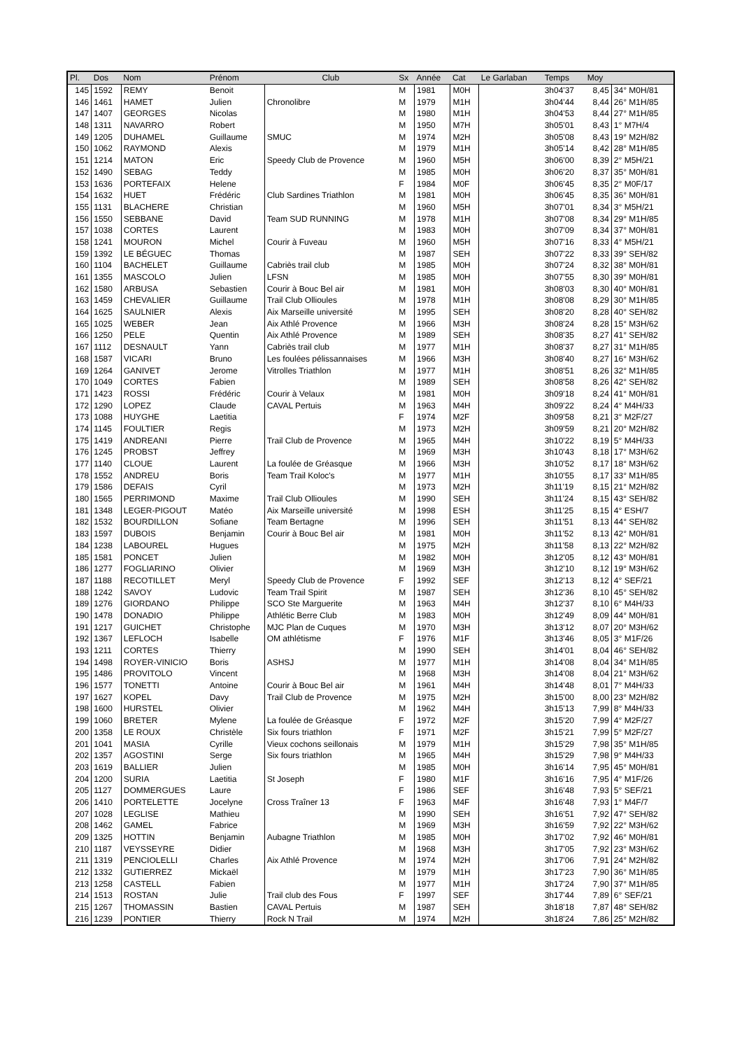| Pl. | Dos | Nom | Prénom | Club | Sx | Année | Cat | Le Garlaban | Temps | Moy | |
| --- | --- | --- | --- | --- | --- | --- | --- | --- | --- | --- | --- |
| 145 | 1592 | REMY | Benoit | | M | 1981 | M0H | | 3h04'37 | 8,45 | 34° M0H/81 |
| 146 | 1461 | HAMET | Julien | Chronolibre | M | 1979 | M1H | | 3h04'44 | 8,44 | 26° M1H/85 |
| 147 | 1407 | GEORGES | Nicolas | | M | 1980 | M1H | | 3h04'53 | 8,44 | 27° M1H/85 |
| 148 | 1311 | NAVARRO | Robert | | M | 1950 | M7H | | 3h05'01 | 8,43 | 1° M7H/4 |
| 149 | 1205 | DUHAMEL | Guillaume | SMUC | M | 1974 | M2H | | 3h05'08 | 8,43 | 19° M2H/82 |
| 150 | 1062 | RAYMOND | Alexis | | M | 1979 | M1H | | 3h05'14 | 8,42 | 28° M1H/85 |
| 151 | 1214 | MATON | Eric | Speedy Club de Provence | M | 1960 | M5H | | 3h06'00 | 8,39 | 2° M5H/21 |
| 152 | 1490 | SEBAG | Teddy | | M | 1985 | M0H | | 3h06'20 | 8,37 | 35° M0H/81 |
| 153 | 1636 | PORTEFAIX | Helene | | F | 1984 | M0F | | 3h06'45 | 8,35 | 2° M0F/17 |
| 154 | 1632 | HUET | Frédéric | Club Sardines Triathlon | M | 1981 | M0H | | 3h06'45 | 8,35 | 36° M0H/81 |
| 155 | 1131 | BLACHERE | Christian | | M | 1960 | M5H | | 3h07'01 | 8,34 | 3° M5H/21 |
| 156 | 1550 | SEBBANE | David | Team SUD RUNNING | M | 1978 | M1H | | 3h07'08 | 8,34 | 29° M1H/85 |
| 157 | 1038 | CORTES | Laurent | | M | 1983 | M0H | | 3h07'09 | 8,34 | 37° M0H/81 |
| 158 | 1241 | MOURON | Michel | Courir à Fuveau | M | 1960 | M5H | | 3h07'16 | 8,33 | 4° M5H/21 |
| 159 | 1392 | LE BÉGUEC | Thomas | | M | 1987 | SEH | | 3h07'22 | 8,33 | 39° SEH/82 |
| 160 | 1104 | BACHELET | Guillaume | Cabriès trail club | M | 1985 | M0H | | 3h07'24 | 8,32 | 38° M0H/81 |
| 161 | 1355 | MASCOLO | Julien | LFSN | M | 1985 | M0H | | 3h07'55 | 8,30 | 39° M0H/81 |
| 162 | 1580 | ARBUSA | Sebastien | Courir à Bouc Bel air | M | 1981 | M0H | | 3h08'03 | 8,30 | 40° M0H/81 |
| 163 | 1459 | CHEVALIER | Guillaume | Trail Club Ollioules | M | 1978 | M1H | | 3h08'08 | 8,29 | 30° M1H/85 |
| 164 | 1625 | SAULNIER | Alexis | Aix Marseille université | M | 1995 | SEH | | 3h08'20 | 8,28 | 40° SEH/82 |
| 165 | 1025 | WEBER | Jean | Aix Athlé Provence | M | 1966 | M3H | | 3h08'24 | 8,28 | 15° M3H/62 |
| 166 | 1250 | PELE | Quentin | Aix Athlé Provence | M | 1989 | SEH | | 3h08'35 | 8,27 | 41° SEH/82 |
| 167 | 1112 | DESNAULT | Yann | Cabriès trail club | M | 1977 | M1H | | 3h08'37 | 8,27 | 31° M1H/85 |
| 168 | 1587 | VICARI | Bruno | Les foulées pélissannaises | M | 1966 | M3H | | 3h08'40 | 8,27 | 16° M3H/62 |
| 169 | 1264 | GANIVET | Jerome | Vitrolles Triathlon | M | 1977 | M1H | | 3h08'51 | 8,26 | 32° M1H/85 |
| 170 | 1049 | CORTES | Fabien | | M | 1989 | SEH | | 3h08'58 | 8,26 | 42° SEH/82 |
| 171 | 1423 | ROSSI | Frédéric | Courir à Velaux | M | 1981 | M0H | | 3h09'18 | 8,24 | 41° M0H/81 |
| 172 | 1290 | LOPEZ | Claude | CAVAL Pertuis | M | 1963 | M4H | | 3h09'22 | 8,24 | 4° M4H/33 |
| 173 | 1088 | HUYGHE | Laetitia | | F | 1974 | M2F | | 3h09'58 | 8,21 | 3° M2F/27 |
| 174 | 1145 | FOULTIER | Regis | | M | 1973 | M2H | | 3h09'59 | 8,21 | 20° M2H/82 |
| 175 | 1419 | ANDREANI | Pierre | Trail Club de Provence | M | 1965 | M4H | | 3h10'22 | 8,19 | 5° M4H/33 |
| 176 | 1245 | PROBST | Jeffrey | | M | 1969 | M3H | | 3h10'43 | 8,18 | 17° M3H/62 |
| 177 | 1140 | CLOUE | Laurent | La foulée de Gréasque | M | 1966 | M3H | | 3h10'52 | 8,17 | 18° M3H/62 |
| 178 | 1552 | ANDREU | Boris | Team Trail Koloc's | M | 1977 | M1H | | 3h10'55 | 8,17 | 33° M1H/85 |
| 179 | 1586 | DEFAIS | Cyril | | M | 1973 | M2H | | 3h11'19 | 8,15 | 21° M2H/82 |
| 180 | 1565 | PERRIMOND | Maxime | Trail Club Ollioules | M | 1990 | SEH | | 3h11'24 | 8,15 | 43° SEH/82 |
| 181 | 1348 | LEGER-PIGOUT | Matéo | Aix Marseille université | M | 1998 | ESH | | 3h11'25 | 8,15 | 4° ESH/7 |
| 182 | 1532 | BOURDILLON | Sofiane | Team Bertagne | M | 1996 | SEH | | 3h11'51 | 8,13 | 44° SEH/82 |
| 183 | 1597 | DUBOIS | Benjamin | Courir à Bouc Bel air | M | 1981 | M0H | | 3h11'52 | 8,13 | 42° M0H/81 |
| 184 | 1238 | LABOUREL | Hugues | | M | 1975 | M2H | | 3h11'58 | 8,13 | 22° M2H/82 |
| 185 | 1581 | PONCET | Julien | | M | 1982 | M0H | | 3h12'05 | 8,12 | 43° M0H/81 |
| 186 | 1277 | FOGLIARINO | Olivier | | M | 1969 | M3H | | 3h12'10 | 8,12 | 19° M3H/62 |
| 187 | 1188 | RECOTILLET | Meryl | Speedy Club de Provence | F | 1992 | SEF | | 3h12'13 | 8,12 | 4° SEF/21 |
| 188 | 1242 | SAVOY | Ludovic | Team Trail Spirit | M | 1987 | SEH | | 3h12'36 | 8,10 | 45° SEH/82 |
| 189 | 1276 | GIORDANO | Philippe | SCO Ste Marguerite | M | 1963 | M4H | | 3h12'37 | 8,10 | 6° M4H/33 |
| 190 | 1478 | DONADIO | Philippe | Athlétic Berre Club | M | 1983 | M0H | | 3h12'49 | 8,09 | 44° M0H/81 |
| 191 | 1217 | GUICHET | Christophe | MJC Plan de Cuques | M | 1970 | M3H | | 3h13'12 | 8,07 | 20° M3H/62 |
| 192 | 1367 | LEFLOCH | Isabelle | OM athlétisme | F | 1976 | M1F | | 3h13'46 | 8,05 | 3° M1F/26 |
| 193 | 1211 | CORTES | Thierry | | M | 1990 | SEH | | 3h14'01 | 8,04 | 46° SEH/82 |
| 194 | 1498 | ROYER-VINICIO | Boris | ASHSJ | M | 1977 | M1H | | 3h14'08 | 8,04 | 34° M1H/85 |
| 195 | 1486 | PROVITOLO | Vincent | | M | 1968 | M3H | | 3h14'08 | 8,04 | 21° M3H/62 |
| 196 | 1577 | TONETTI | Antoine | Courir à Bouc Bel air | M | 1961 | M4H | | 3h14'48 | 8,01 | 7° M4H/33 |
| 197 | 1627 | KOPEL | Davy | Trail Club de Provence | M | 1975 | M2H | | 3h15'00 | 8,00 | 23° M2H/82 |
| 198 | 1600 | HURSTEL | Olivier | | M | 1962 | M4H | | 3h15'13 | 7,99 | 8° M4H/33 |
| 199 | 1060 | BRETER | Mylene | La foulée de Gréasque | F | 1972 | M2F | | 3h15'20 | 7,99 | 4° M2F/27 |
| 200 | 1358 | LE ROUX | Christèle | Six fours triathlon | F | 1971 | M2F | | 3h15'21 | 7,99 | 5° M2F/27 |
| 201 | 1041 | MASIA | Cyrille | Vieux cochons seillonais | M | 1979 | M1H | | 3h15'29 | 7,98 | 35° M1H/85 |
| 202 | 1357 | AGOSTINI | Serge | Six fours triathlon | M | 1965 | M4H | | 3h15'29 | 7,98 | 9° M4H/33 |
| 203 | 1619 | BALLIER | Julien | | M | 1985 | M0H | | 3h16'14 | 7,95 | 45° M0H/81 |
| 204 | 1200 | SURIA | Laetitia | St Joseph | F | 1980 | M1F | | 3h16'16 | 7,95 | 4° M1F/26 |
| 205 | 1127 | DOMMERGUES | Laure | | F | 1986 | SEF | | 3h16'48 | 7,93 | 5° SEF/21 |
| 206 | 1410 | PORTELETTE | Jocelyne | Cross Traîner 13 | F | 1963 | M4F | | 3h16'48 | 7,93 | 1° M4F/7 |
| 207 | 1028 | LEGLISE | Mathieu | | M | 1990 | SEH | | 3h16'51 | 7,92 | 47° SEH/82 |
| 208 | 1462 | GAMEL | Fabrice | | M | 1969 | M3H | | 3h16'59 | 7,92 | 22° M3H/62 |
| 209 | 1325 | HOTTIN | Benjamin | Aubagne Triathlon | M | 1985 | M0H | | 3h17'02 | 7,92 | 46° M0H/81 |
| 210 | 1187 | VEYSSEYRE | Didier | | M | 1968 | M3H | | 3h17'05 | 7,92 | 23° M3H/62 |
| 211 | 1319 | PENCIOLELLI | Charles | Aix Athlé Provence | M | 1974 | M2H | | 3h17'06 | 7,91 | 24° M2H/82 |
| 212 | 1332 | GUTIERREZ | Mickaël | | M | 1979 | M1H | | 3h17'23 | 7,90 | 36° M1H/85 |
| 213 | 1258 | CASTELL | Fabien | | M | 1977 | M1H | | 3h17'24 | 7,90 | 37° M1H/85 |
| 214 | 1513 | ROSTAN | Julie | Trail club des Fous | F | 1997 | SEF | | 3h17'44 | 7,89 | 6° SEF/21 |
| 215 | 1267 | THOMASSIN | Bastien | CAVAL Pertuis | M | 1987 | SEH | | 3h18'18 | 7,87 | 48° SEH/82 |
| 216 | 1239 | PONTIER | Thierry | Rock N Trail | M | 1974 | M2H | | 3h18'24 | 7,86 | 25° M2H/82 |